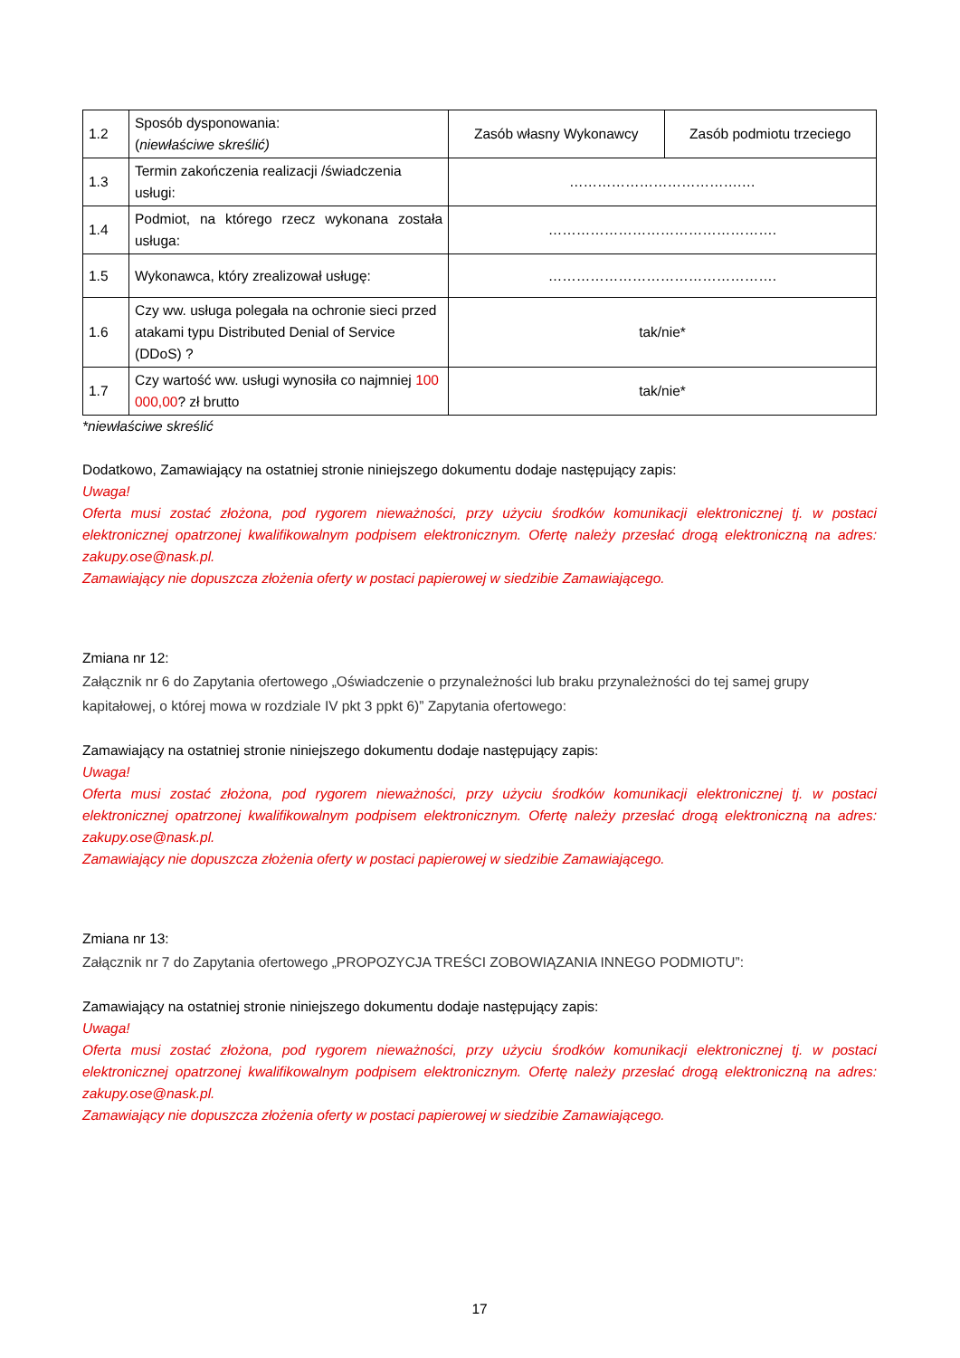| 1.2 | Sposób dysponowania: ( niewłaściwe skreślić) | Zasób własny Wykonawcy | Zasób podmiotu trzeciego |
| 1.3 | Termin zakończenia realizacji /świadczenia usługi: | ……………………………….… | |
| 1.4 | Podmiot, na którego rzecz wykonana została usługa: | …………………………………………. | |
| 1.5 | Wykonawca, który zrealizował usługę: | …………………………………………. | |
| 1.6 | Czy ww. usługa polegała na ochronie sieci przed atakami typu Distributed Denial of Service (DDoS) ? | tak/nie* | |
| 1.7 | Czy wartość ww. usługi wynosiła co najmniej 100 000,00 ? zł brutto | tak/nie* | |
*niewłaściwe skreślić
Dodatkowo, Zamawiający na ostatniej stronie niniejszego dokumentu dodaje następujący zapis:
Uwaga!
Oferta musi zostać złożona, pod rygorem nieważności, przy użyciu środków komunikacji elektronicznej tj. w postaci elektronicznej opatrzonej kwalifikowalnym podpisem elektronicznym. Ofertę należy przesłać drogą elektroniczną na adres: zakupy.ose@nask.pl.
Zamawiający nie dopuszcza złożenia oferty w postaci papierowej w siedzibie Zamawiającego.
Zmiana nr 12:
Załącznik nr 6 do Zapytania ofertowego „Oświadczenie o przynależności lub braku przynależności do tej samej grupy kapitałowej, o której mowa w rozdziale IV pkt 3 ppkt 6)” Zapytania ofertowego:
Zamawiający na ostatniej stronie niniejszego dokumentu dodaje następujący zapis:
Uwaga!
Oferta musi zostać złożona, pod rygorem nieważności, przy użyciu środków komunikacji elektronicznej tj. w postaci elektronicznej opatrzonej kwalifikowalnym podpisem elektronicznym. Ofertę należy przesłać drogą elektroniczną na adres: zakupy.ose@nask.pl.
Zamawiający nie dopuszcza złożenia oferty w postaci papierowej w siedzibie Zamawiającego.
Zmiana nr 13:
Załącznik nr 7 do Zapytania ofertowego „PROPOZYCJA TREŚCI ZOBOWIĄZANIA INNEGO PODMIOTU”:
Zamawiający na ostatniej stronie niniejszego dokumentu dodaje następujący zapis:
Uwaga!
Oferta musi zostać złożona, pod rygorem nieważności, przy użyciu środków komunikacji elektronicznej tj. w postaci elektronicznej opatrzonej kwalifikowalnym podpisem elektronicznym. Ofertę należy przesłać drogą elektroniczną na adres: zakupy.ose@nask.pl.
Zamawiający nie dopuszcza złożenia oferty w postaci papierowej w siedzibie Zamawiającego.
17